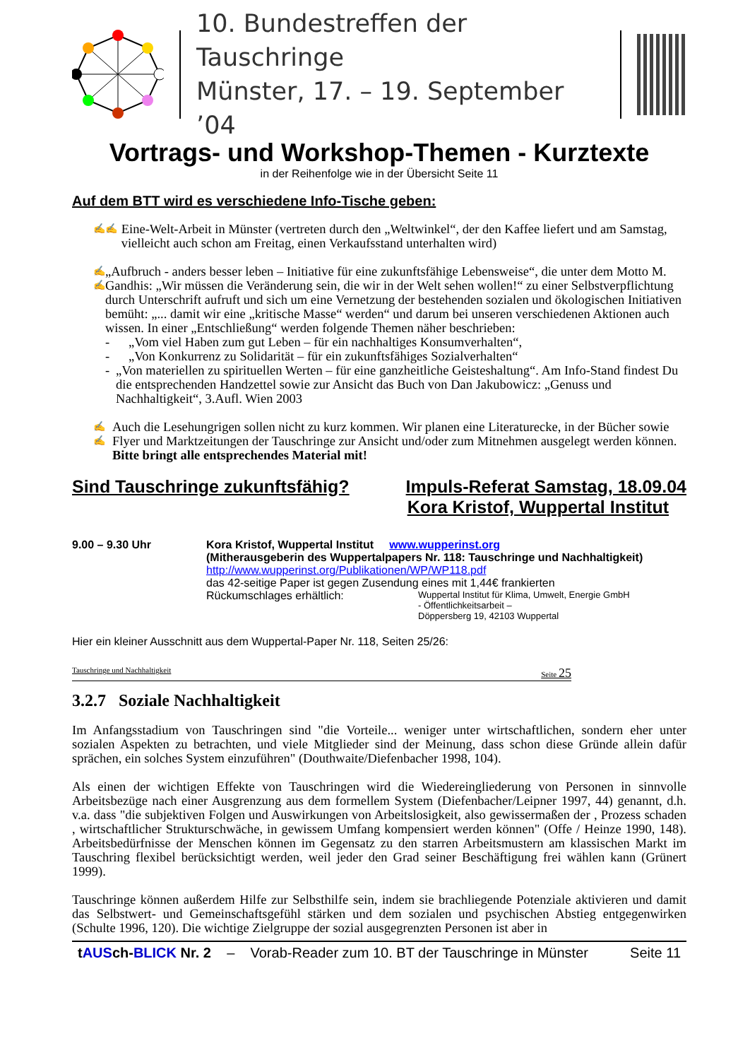10. Bundestreffen der Tauschringe
Münster, 17. – 19. September ’04
Vortrags- und Workshop-Themen - Kurztexte
in der Reihenfolge wie in der Übersicht Seite 11
Auf dem BTT wird es verschiedene Info-Tische geben:
✍✍
Eine-Welt-Arbeit in Münster (vertreten durch den „Weltwinkel“, der den Kaffee liefert und am Samstag, vielleicht auch schon am Freitag, einen Verkaufsstand unterhalten wird)
✍✍
„Aufbruch - anders besser leben – Initiative für eine zukunftsfähige Lebensweise“, die unter dem Motto M. Gandhis: „Wir müssen die Veränderung sein, die wir in der Welt sehen wollen!“ zu einer Selbstverpflichtung durch Unterschrift aufruft und sich um eine Vernetzung der bestehenden sozialen und ökologischen Initiativen bemüht: „... damit wir eine „kritische Masse“ werden“ und darum bei unseren verschiedenen Aktionen auch wissen. In einer „Entschließung“ werden folgende Themen näher beschrieben:
- „Vom viel Haben zum gut Leben – für ein nachhaltiges Konsumverhalten“,
- „Von Konkurrenz zu Solidarität – für ein zukunftsfähiges Sozialverhalten“
- „Von materiellen zu spirituellen Werten – für eine ganzheitliche Geisteshaltung“. Am Info-Stand findest Du die entsprechenden Handzettel sowie zur Ansicht das Buch von Dan Jakubowicz: „Genuss und Nachhaltigkeit“, 3.Aufl. Wien 2003
✍✍
Auch die Lesehungrigen sollen nicht zu kurz kommen. Wir planen eine Literaturecke, in der Bücher sowie Flyer und Marktzeitungen der Tauschringe zur Ansicht und/oder zum Mitnehmen ausgelegt werden können. Bitte bringt alle entsprechendes Material mit!
Sind Tauschringe zukunftsfähig? Impuls-Referat Samstag, 18.09.04
Kora Kristof, Wuppertal Institut
9.00 – 9.30 Uhr Kora Kristof, Wuppertal Institut www.wupperinst.org
(Mitherausgeberin des Wuppertalpapers Nr. 118: Tauschringe und Nachhaltigkeit)
http://www.wupperinst.org/Publikationen/WP/WP118.pdf
das 42-seitige Paper ist gegen Zusendung eines mit 1,44€ frankierten
Rückumschlages erhältlich: Wuppertal Institut für Klima, Umwelt, Energie GmbH
- Öffentlichkeitsarbeit –
Döppersberg 19, 42103 Wuppertal
Hier ein kleiner Ausschnitt aus dem Wuppertal-Paper Nr. 118, Seiten 25/26:
Tauschringe und Nachhaltigkeit Seite 25
3.2.7 Soziale Nachhaltigkeit
Im Anfangsstadium von Tauschringen sind "die Vorteile... weniger unter wirtschaftlichen, sondern eher unter sozialen Aspekten zu betrachten, und viele Mitglieder sind der Meinung, dass schon diese Gründe allein dafür sprächen, ein solches System einzuführen" (Douthwaite/Diefenbacher 1998, 104).
Als einen der wichtigen Effekte von Tauschringen wird die Wiedereingliederung von Personen in sinnvolle Arbeitsbezüge nach einer Ausgrenzung aus dem formellem System (Diefenbacher/Leipner 1997, 44) genannt, d.h. v.a. dass "die subjektiven Folgen und Auswirkungen von Arbeitslosigkeit, also gewissermaßen der , Prozess schaden , wirtschaftlicher Strukturschwäche, in gewissem Umfang kompensiert werden können" (Offe / Heinze 1990, 148). Arbeitsbedürfnisse der Menschen können im Gegensatz zu den starren Arbeitsmustern am klassischen Markt im Tauschring flexibel berücksichtigt werden, weil jeder den Grad seiner Beschäftigung frei wählen kann (Grünert 1999).
Tauschringe können außerdem Hilfe zur Selbsthilfe sein, indem sie brachliegende Potenziale aktivieren und damit das Selbstwert- und Gemeinschaftsgefühl stärken und dem sozialen und psychischen Abstieg entgegenwirken (Schulte 1996, 120). Die wichtige Zielgruppe der sozial ausgegrenzten Personen ist aber in
tAUSch-BLICK Nr. 2 – Vorab-Reader zum 10. BT der Tauschringe in Münster Seite 11